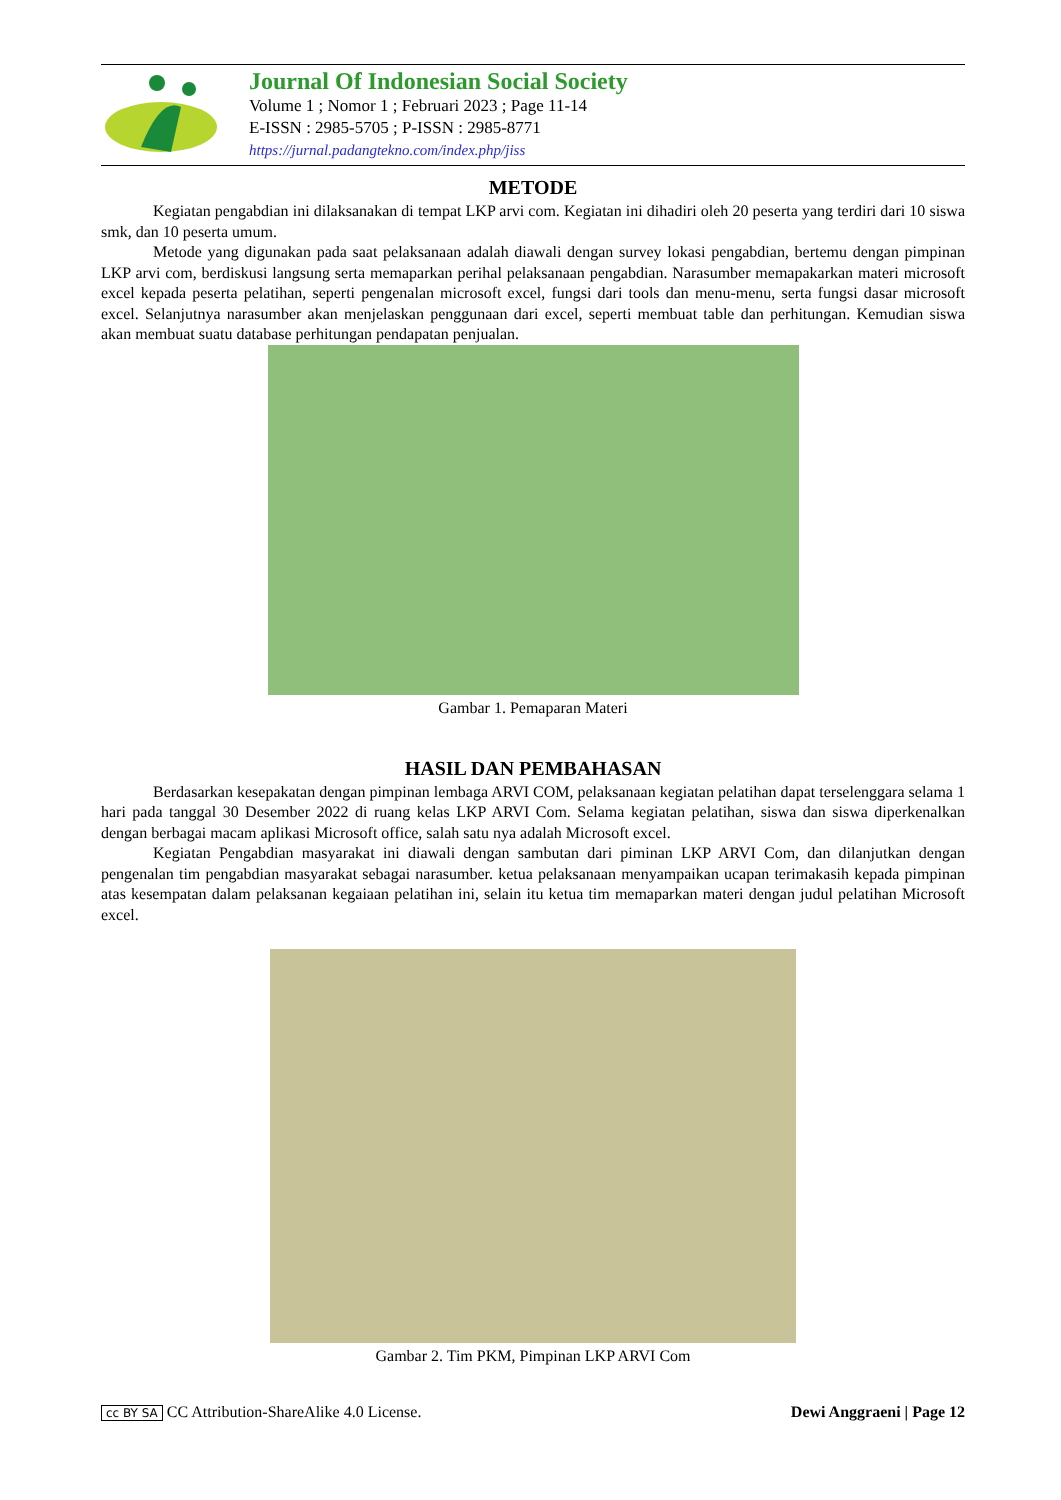Journal Of Indonesian Social Society
Volume 1 ; Nomor 1 ; Februari 2023 ; Page 11-14
E-ISSN : 2985-5705 ; P-ISSN : 2985-8771
https://jurnal.padangtekno.com/index.php/jiss
METODE
Kegiatan pengabdian ini dilaksanakan di tempat LKP arvi com. Kegiatan ini dihadiri oleh 20 peserta yang terdiri dari 10 siswa smk, dan 10 peserta umum.
Metode yang digunakan pada saat pelaksanaan adalah diawali dengan survey lokasi pengabdian, bertemu dengan pimpinan LKP arvi com, berdiskusi langsung serta memaparkan perihal pelaksanaan pengabdian. Narasumber memapakarkan materi microsoft excel kepada peserta pelatihan, seperti pengenalan microsoft excel, fungsi dari tools dan menu-menu, serta fungsi dasar microsoft excel. Selanjutnya narasumber akan menjelaskan penggunaan dari excel, seperti membuat table dan perhitungan. Kemudian siswa akan membuat suatu database perhitungan pendapatan penjualan.
Gambar 1. Pemaparan Materi
HASIL DAN PEMBAHASAN
Berdasarkan kesepakatan dengan pimpinan lembaga ARVI COM, pelaksanaan kegiatan pelatihan dapat terselenggara selama 1 hari pada tanggal 30 Desember 2022 di ruang kelas LKP ARVI Com. Selama kegiatan pelatihan, siswa dan siswa diperkenalkan dengan berbagai macam aplikasi Microsoft office, salah satu nya adalah Microsoft excel.
Kegiatan Pengabdian masyarakat ini diawali dengan sambutan dari piminan LKP ARVI Com, dan dilanjutkan dengan pengenalan tim pengabdian masyarakat sebagai narasumber. ketua pelaksanaan menyampaikan ucapan terimakasih kepada pimpinan atas kesempatan dalam pelaksanan kegaiaan pelatihan ini, selain itu ketua tim memaparkan materi dengan judul pelatihan Microsoft excel.
Gambar 2. Tim PKM, Pimpinan LKP ARVI Com
cc BY SA CC Attribution-ShareAlike 4.0 License. Dewi Anggraeni | Page 12